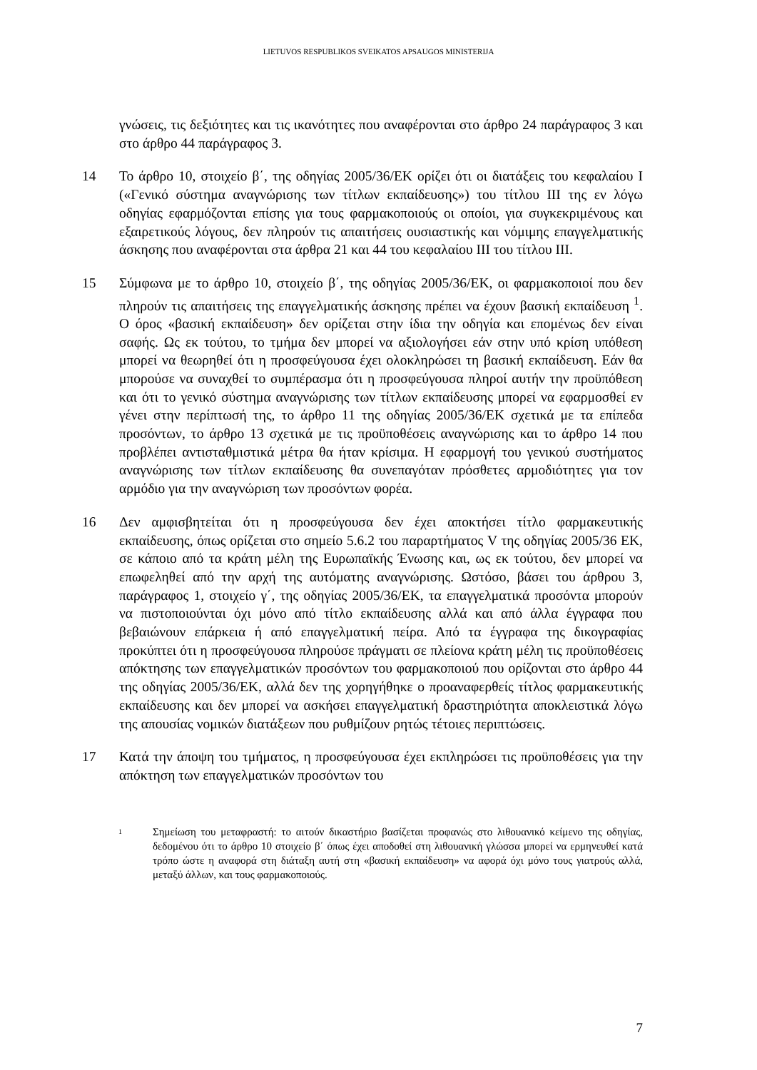LIETUVOS RESPUBLIKOS SVEIKATOS APSAUGOS MINISTERIJA
γνώσεις, τις δεξιότητες και τις ικανότητες που αναφέρονται στο άρθρο 24 παράγραφος 3 και στο άρθρο 44 παράγραφος 3.
14 Το άρθρο 10, στοιχείο β΄, της οδηγίας 2005/36/ΕΚ ορίζει ότι οι διατάξεις του κεφαλαίου I («Γενικό σύστημα αναγνώρισης των τίτλων εκπαίδευσης») του τίτλου III της εν λόγω οδηγίας εφαρμόζονται επίσης για τους φαρμακοποιούς οι οποίοι, για συγκεκριμένους και εξαιρετικούς λόγους, δεν πληρούν τις απαιτήσεις ουσιαστικής και νόμιμης επαγγελματικής άσκησης που αναφέρονται στα άρθρα 21 και 44 του κεφαλαίου III του τίτλου III.
15 Σύμφωνα με το άρθρο 10, στοιχείο β΄, της οδηγίας 2005/36/ΕΚ, οι φαρμακοποιοί που δεν πληρούν τις απαιτήσεις της επαγγελματικής άσκησης πρέπει να έχουν βασική εκπαίδευση <sup>1</sup>. Ο όρος «βασική εκπαίδευση» δεν ορίζεται στην ίδια την οδηγία και επομένως δεν είναι σαφής. Ως εκ τούτου, το τμήμα δεν μπορεί να αξιολογήσει εάν στην υπό κρίση υπόθεση μπορεί να θεωρηθεί ότι η προσφεύγουσα έχει ολοκληρώσει τη βασική εκπαίδευση. Εάν θα μπορούσε να συναχθεί το συμπέρασμα ότι η προσφεύγουσα πληροί αυτήν την προϋπόθεση και ότι το γενικό σύστημα αναγνώρισης των τίτλων εκπαίδευσης μπορεί να εφαρμοσθεί εν γένει στην περίπτωσή της, το άρθρο 11 της οδηγίας 2005/36/ΕΚ σχετικά με τα επίπεδα προσόντων, το άρθρο 13 σχετικά με τις προϋποθέσεις αναγνώρισης και το άρθρο 14 που προβλέπει αντισταθμιστικά μέτρα θα ήταν κρίσιμα. Η εφαρμογή του γενικού συστήματος αναγνώρισης των τίτλων εκπαίδευσης θα συνεπαγόταν πρόσθετες αρμοδιότητες για τον αρμόδιο για την αναγνώριση των προσόντων φορέα.
16 Δεν αμφισβητείται ότι η προσφεύγουσα δεν έχει αποκτήσει τίτλο φαρμακευτικής εκπαίδευσης, όπως ορίζεται στο σημείο 5.6.2 του παραρτήματος V της οδηγίας 2005/36 ΕΚ, σε κάποιο από τα κράτη μέλη της Ευρωπαϊκής Ένωσης και, ως εκ τούτου, δεν μπορεί να επωφεληθεί από την αρχή της αυτόματης αναγνώρισης. Ωστόσο, βάσει του άρθρου 3, παράγραφος 1, στοιχείο γ΄, της οδηγίας 2005/36/ΕΚ, τα επαγγελματικά προσόντα μπορούν να πιστοποιούνται όχι μόνο από τίτλο εκπαίδευσης αλλά και από άλλα έγγραφα που βεβαιώνουν επάρκεια ή από επαγγελματική πείρα. Από τα έγγραφα της δικογραφίας προκύπτει ότι η προσφεύγουσα πληρούσε πράγματι σε πλείονα κράτη μέλη τις προϋποθέσεις απόκτησης των επαγγελματικών προσόντων του φαρμακοποιού που ορίζονται στο άρθρο 44 της οδηγίας 2005/36/ΕΚ, αλλά δεν της χορηγήθηκε ο προαναφερθείς τίτλος φαρμακευτικής εκπαίδευσης και δεν μπορεί να ασκήσει επαγγελματική δραστηριότητα αποκλειστικά λόγω της απουσίας νομικών διατάξεων που ρυθμίζουν ρητώς τέτοιες περιπτώσεις.
17 Κατά την άποψη του τμήματος, η προσφεύγουσα έχει εκπληρώσει τις προϋποθέσεις για την απόκτηση των επαγγελματικών προσόντων του
1
Σημείωση του μεταφραστή: το αιτούν δικαστήριο βασίζεται προφανώς στο λιθουανικό κείμενο της οδηγίας, δεδομένου ότι το άρθρο 10 στοιχείο β΄ όπως έχει αποδοθεί στη λιθουανική γλώσσα μπορεί να ερμηνευθεί κατά τρόπο ώστε η αναφορά στη διάταξη αυτή στη «βασική εκπαίδευση» να αφορά όχι μόνο τους γιατρούς αλλά, μεταξύ άλλων, και τους φαρμακοποιούς.
7